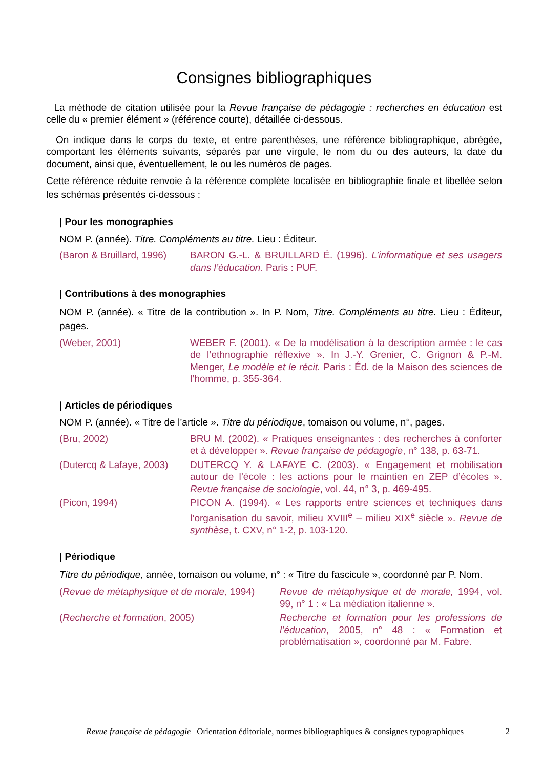Consignes bibliographiques
La méthode de citation utilisée pour la Revue française de pédagogie : recherches en éducation est celle du « premier élément » (référence courte), détaillée ci-dessous.
On indique dans le corps du texte, et entre parenthèses, une référence bibliographique, abrégée, comportant les éléments suivants, séparés par une virgule, le nom du ou des auteurs, la date du document, ainsi que, éventuellement, le ou les numéros de pages.
Cette référence réduite renvoie à la référence complète localisée en bibliographie finale et libellée selon les schémas présentés ci-dessous :
| Pour les monographies
NOM P. (année). Titre. Compléments au titre. Lieu : Éditeur.
(Baron & Bruillard, 1996)
BARON G.-L. & BRUILLARD É. (1996). L’informatique et ses usagers dans l’éducation. Paris : PUF.
| Contributions à des monographies
NOM P. (année). « Titre de la contribution ». In P. Nom, Titre. Compléments au titre. Lieu : Éditeur, pages.
(Weber, 2001) WEBER F. (2001). « De la modélisation à la description armée : le cas de l’ethnographie réflexive ». In J.-Y. Grenier, C. Grignon & P.-M. Menger, Le modèle et le récit. Paris : Éd. de la Maison des sciences de l’homme, p. 355-364.
| Articles de périodiques
NOM P. (année). « Titre de l’article ». Titre du périodique, tomaison ou volume, n°, pages.
(Bru, 2002) BRU M. (2002). « Pratiques enseignantes : des recherches à conforter et à développer ». Revue française de pédagogie, n° 138, p. 63-71.
(Dutercq & Lafaye, 2003)
DUTERCQ Y. & LAFAYE C. (2003). « Engagement et mobilisation autour de l’école : les actions pour le maintien en ZEP d’écoles ». Revue française de sociologie, vol. 44, n° 3, p. 469-495.
(Picon, 1994) PICON A. (1994). « Les rapports entre sciences et techniques dans l’organisation du savoir, milieu XVIII<sup>e</sup> – milieu XIX<sup>e</sup> siècle ». Revue de synthèse, t. CXV, n° 1-2, p. 103-120.
| Périodique
Titre du périodique, année, tomaison ou volume, n° : « Titre du fascicule », coordonné par P. Nom.
(Revue de métaphysique et de morale, 1994)
Revue de métaphysique et de morale, 1994, vol. 99, n° 1 : « La médiation italienne ».
(Recherche et formation, 2005) Recherche et formation pour les professions de l’éducation, 2005, n° 48 : « Formation et problématisation », coordonné par M. Fabre.
Revue française de pédagogie | Orientation éditoriale, normes bibliographiques & consignes typographiques 2